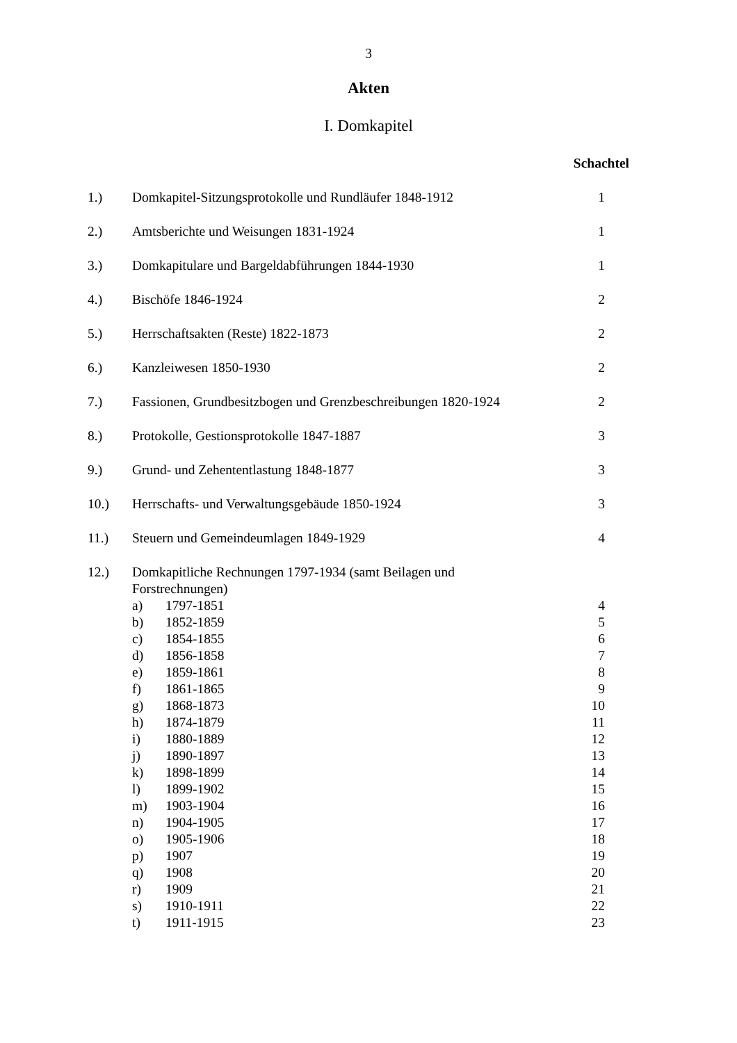3
Akten
I. Domkapitel
| | | | Schachtel |
| 1.) | Domkapitel-Sitzungsprotokolle und Rundläufer 1848-1912 | | 1 |
| 2.) | Amtsberichte und Weisungen 1831-1924 | | 1 |
| 3.) | Domkapitulare und Bargeldabführungen 1844-1930 | | 1 |
| 4.) | Bischöfe 1846-1924 | | 2 |
| 5.) | Herrschaftsakten (Reste) 1822-1873 | | 2 |
| 6.) | Kanzleiwesen 1850-1930 | | 2 |
| 7.) | Fassionen, Grundbesitzbogen und Grenzbeschreibungen 1820-1924 | | 2 |
| 8.) | Protokolle, Gestionsprotokolle 1847-1887 | | 3 |
| 9.) | Grund- und Zehententlastung 1848-1877 | | 3 |
| 10.) | Herrschafts- und Verwaltungsgebäude 1850-1924 | | 3 |
| 11.) | Steuern und Gemeindeumlagen 1849-1929 | | 4 |
| 12.) | Domkapitliche Rechnungen 1797-1934 (samt Beilagen und Forstrechnungen) | | |
| | a) | 1797-1851 | 4 |
| | b) | 1852-1859 | 5 |
| | c) | 1854-1855 | 6 |
| | d) | 1856-1858 | 7 |
| | e) | 1859-1861 | 8 |
| | f) | 1861-1865 | 9 |
| | g) | 1868-1873 | 10 |
| | h) | 1874-1879 | 11 |
| | i) | 1880-1889 | 12 |
| | j) | 1890-1897 | 13 |
| | k) | 1898-1899 | 14 |
| | l) | 1899-1902 | 15 |
| | m) | 1903-1904 | 16 |
| | n) | 1904-1905 | 17 |
| | o) | 1905-1906 | 18 |
| | p) | 1907 | 19 |
| | q) | 1908 | 20 |
| | r) | 1909 | 21 |
| | s) | 1910-1911 | 22 |
| | t) | 1911-1915 | 23 |